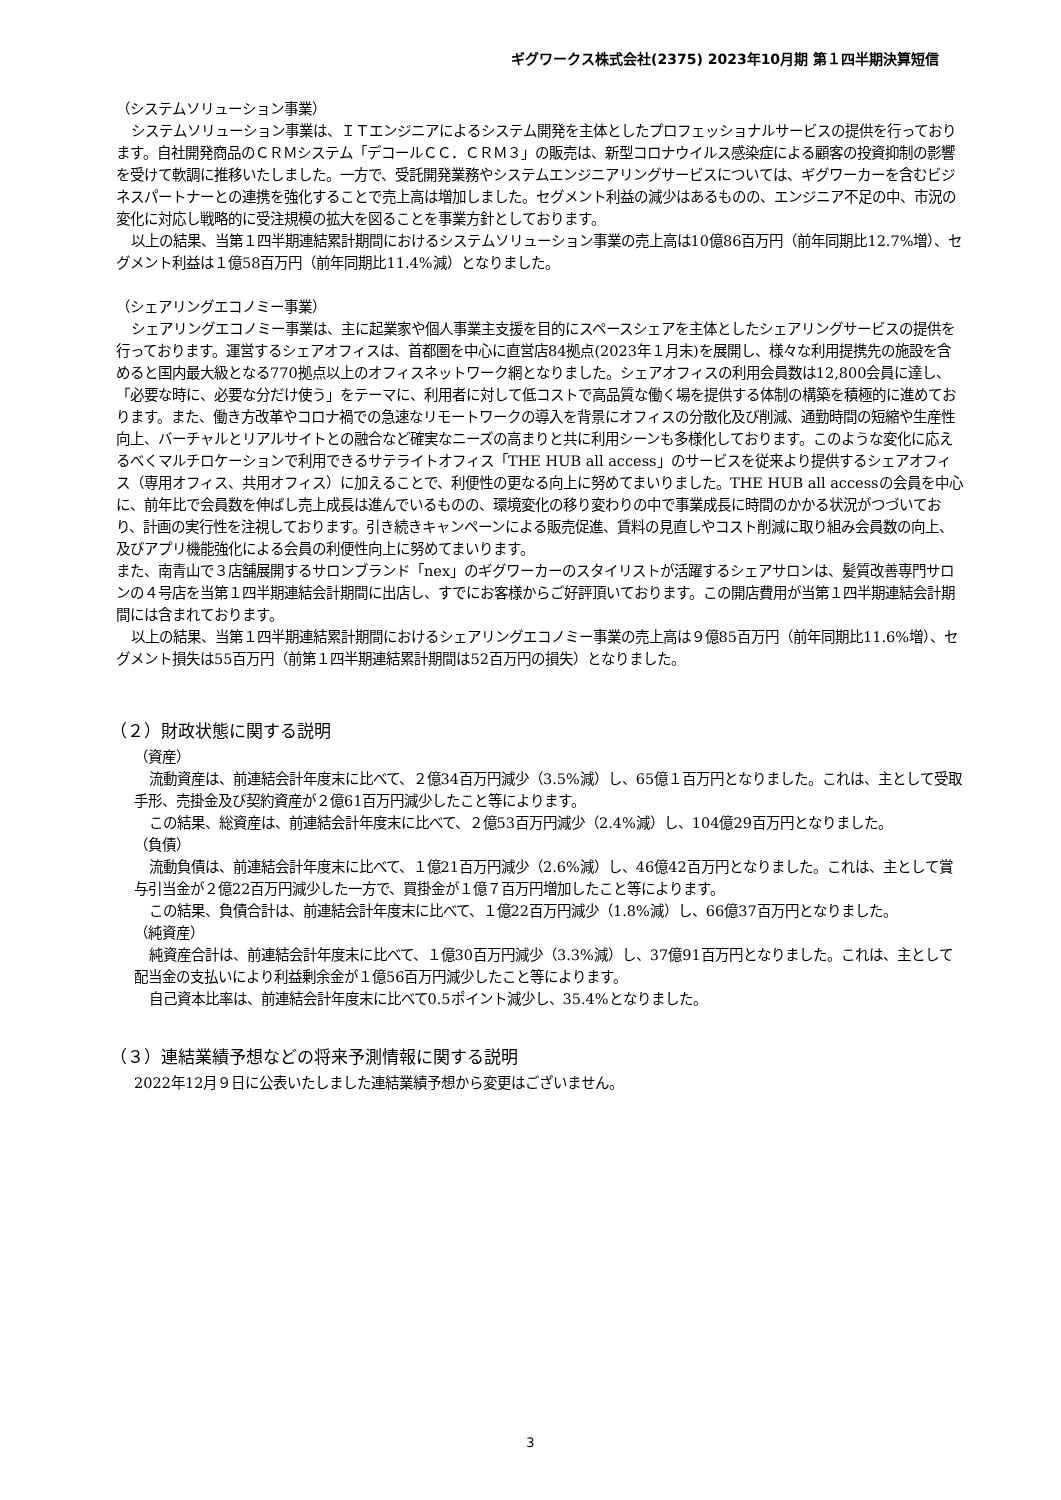ギグワークス株式会社(2375) 2023年10月期 第１四半期決算短信
（システムソリューション事業）
システムソリューション事業は、ＩＴエンジニアによるシステム開発を主体としたプロフェッショナルサービスの提供を行っております。自社開発商品のＣＲＭシステム「デコールＣＣ．ＣＲＭ３」の販売は、新型コロナウイルス感染症による顧客の投資抑制の影響を受けて軟調に推移いたしました。一方で、受託開発業務やシステムエンジニアリングサービスについては、ギグワーカーを含むビジネスパートナーとの連携を強化することで売上高は増加しました。セグメント利益の減少はあるものの、エンジニア不足の中、市況の変化に対応し戦略的に受注規模の拡大を図ることを事業方針としております。
以上の結果、当第１四半期連結累計期間におけるシステムソリューション事業の売上高は10億86百万円（前年同期比12.7%増）、セグメント利益は１億58百万円（前年同期比11.4%減）となりました。
（シェアリングエコノミー事業）
シェアリングエコノミー事業は、主に起業家や個人事業主支援を目的にスペースシェアを主体としたシェアリングサービスの提供を行っております。運営するシェアオフィスは、首都圏を中心に直営店84拠点(2023年１月末)を展開し、様々な利用提携先の施設を含めると国内最大級となる770拠点以上のオフィスネットワーク網となりました。シェアオフィスの利用会員数は12,800会員に達し、「必要な時に、必要な分だけ使う」をテーマに、利用者に対して低コストで高品質な働く場を提供する体制の構築を積極的に進めております。また、働き方改革やコロナ禍での急速なリモートワークの導入を背景にオフィスの分散化及び削減、通勤時間の短縮や生産性向上、バーチャルとリアルサイトとの融合など確実なニーズの高まりと共に利用シーンも多様化しております。このような変化に応えるべくマルチロケーションで利用できるサテライトオフィス「THE HUB all access」のサービスを従来より提供するシェアオフィス（専用オフィス、共用オフィス）に加えることで、利便性の更なる向上に努めてまいりました。THE HUB all accessの会員を中心に、前年比で会員数を伸ばし売上成長は進んでいるものの、環境変化の移り変わりの中で事業成長に時間のかかる状況がつづいており、計画の実行性を注視しております。引き続きキャンペーンによる販売促進、賃料の見直しやコスト削減に取り組み会員数の向上、及びアプリ機能強化による会員の利便性向上に努めてまいります。
また、南青山で３店舗展開するサロンブランド「nex」のギグワーカーのスタイリストが活躍するシェアサロンは、髪質改善専門サロンの４号店を当第１四半期連結会計期間に出店し、すでにお客様からご好評頂いております。この開店費用が当第１四半期連結会計期間には含まれております。
以上の結果、当第１四半期連結累計期間におけるシェアリングエコノミー事業の売上高は９億85百万円（前年同期比11.6%増）、セグメント損失は55百万円（前第１四半期連結累計期間は52百万円の損失）となりました。
（２）財政状態に関する説明
（資産）
流動資産は、前連結会計年度末に比べて、２億34百万円減少（3.5%減）し、65億１百万円となりました。これは、主として受取手形、売掛金及び契約資産が２億61百万円減少したこと等によります。
この結果、総資産は、前連結会計年度末に比べて、２億53百万円減少（2.4%減）し、104億29百万円となりました。
（負債）
流動負債は、前連結会計年度末に比べて、１億21百万円減少（2.6%減）し、46億42百万円となりました。これは、主として賞与引当金が２億22百万円減少した一方で、買掛金が１億７百万円増加したこと等によります。
この結果、負債合計は、前連結会計年度末に比べて、１億22百万円減少（1.8%減）し、66億37百万円となりました。
（純資産）
純資産合計は、前連結会計年度末に比べて、１億30百万円減少（3.3%減）し、37億91百万円となりました。これは、主として配当金の支払いにより利益剰余金が１億56百万円減少したこと等によります。
自己資本比率は、前連結会計年度末に比べて0.5ポイント減少し、35.4%となりました。
（３）連結業績予想などの将来予測情報に関する説明
2022年12月９日に公表いたしました連結業績予想から変更はございません。
3